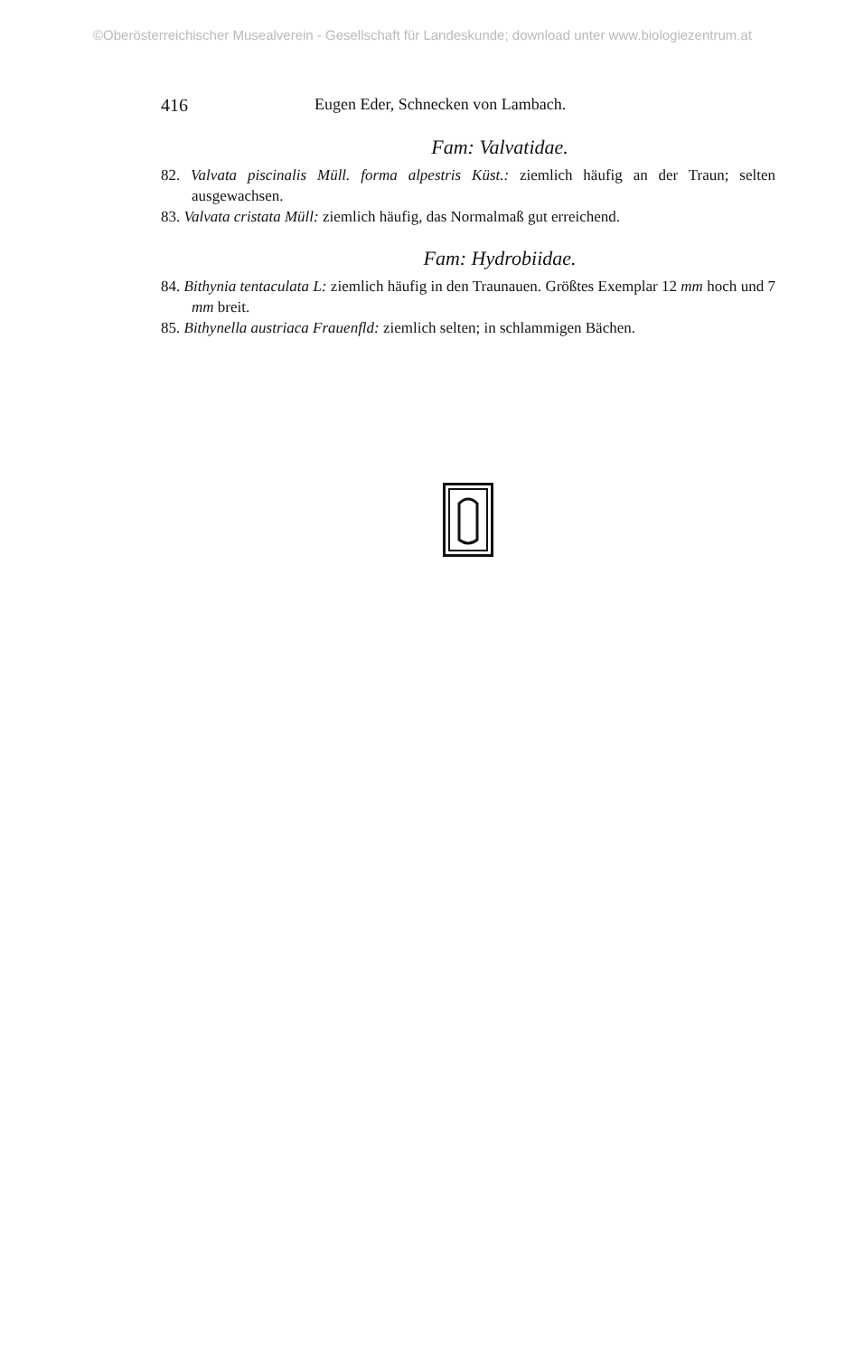©Oberösterreichischer Musealverein - Gesellschaft für Landeskunde; download unter www.biologiezentrum.at
416 Eugen Eder, Schnecken von Lambach.
Fam: Valvatidae.
82. Valvata piscinalis Müll. forma alpestris Küst.: ziemlich häufig an der Traun; selten ausgewachsen.
83. Valvata cristata Müll: ziemlich häufig, das Normalmaß gut erreichend.
Fam: Hydrobiidae.
84. Bithynia tentaculata L: ziemlich häufig in den Traunauen. Größtes Exemplar 12 mm hoch und 7 mm breit.
85. Bithynella austriaca Frauenfld: ziemlich selten; in schlammigen Bächen.